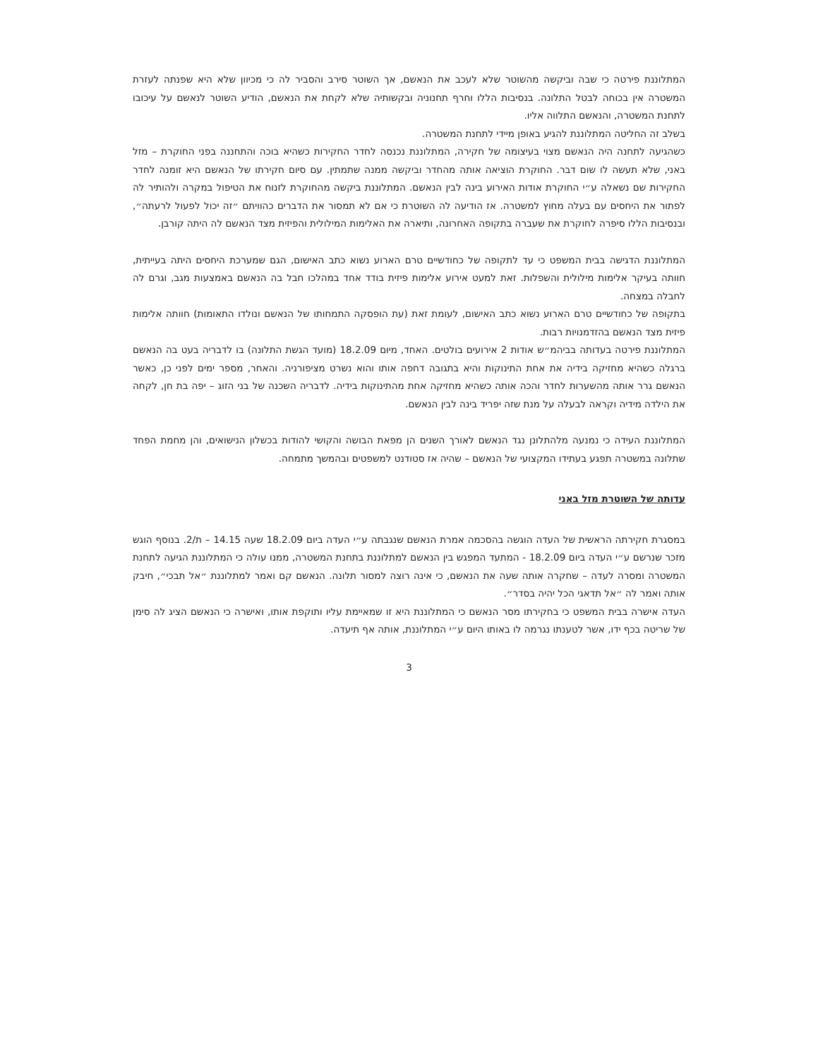המתלוננת פירטה כי שבה וביקשה מהשוטר שלא לעכב את הנאשם, אך השוטר סירב והסביר לה כי מכיוון שלא היא שפנתה לעזרת המשטרה אין בכוחה לבטל התלונה. בנסיבות הללו וחרף תחנוניה ובקשותיה שלא לקחת את הנאשם, הודיע השוטר לנאשם על עיכובו לתחנת המשטרה, והנאשם התלווה אליו.
בשלב זה החליטה המתלוננת להגיע באופן מיידי לתחנת המשטרה.
כשהגיעה לתחנה היה הנאשם מצוי בעיצומה של חקירה, המתלוננת נכנסה לחדר החקירות כשהיא בוכה והתחננה בפני החוקרת – מזל באני, שלא תעשה לו שום דבר. החוקרת הוציאה אותה מהחדר וביקשה ממנה שתמתין. עם סיום חקירתו של הנאשם היא זומנה לחדר החקירות שם נשאלה ע״י החוקרת אודות האירוע בינה לבין הנאשם. המתלוננת ביקשה מהחוקרת לזנוח את הטיפול במקרה ולהותיר לה לפתור את היחסים עם בעלה מחוץ למשטרה. אז הודיעה לה השוטרת כי אם לא תמסור את הדברים כהוויתם ״זה יכול לפעול לרעתה״, ובנסיבות הללו סיפרה לחוקרת את שעברה בתקופה האחרונה, ותיארה את האלימות המילולית והפיזית מצד הנאשם לה היתה קורבן.
המתלוננת הדגישה בבית המשפט כי עד לתקופה של כחודשיים טרם הארוע נשוא כתב האישום, הגם שמערכת היחסים היתה בעייתית, חוותה בעיקר אלימות מילולית והשפלות. זאת למעט אירוע אלימות פיזית בודד אחד במהלכו חבל בה הנאשם באמצעות מגב, וגרם לה לחבלה במצחה.
בתקופה של כחודשיים טרם הארוע נשוא כתב האישום, לעומת זאת (עת הופסקה התמחותו של הנאשם ונולדו התאומות) חוותה אלימות פיזית מצד הנאשם בהזדמנויות רבות.
המתלוננת פירטה בעדותה בביהמ״ש אודות 2 אירועים בולטים. האחד, מיום 18.2.09 (מועד הגשת התלונה) בו לדבריה בעט בה הנאשם ברגלה כשהיא מחזיקה בידיה את אחת התינוקות והיא בתגובה דחפה אותו והוא נשרט מציפורניה. והאחר, מספר ימים לפני כן, כאשר הנאשם גרר אותה מהשערות לחדר והכה אותה כשהיא מחזיקה אחת מהתינוקות בידיה. לדבריה השכנה של בני הזוג – יפה בת חן, לקחה את הילדה מידיה וקראה לבעלה על מנת שזה יפריד בינה לבין הנאשם.
המתלוננת העידה כי נמנעה מלהתלונן נגד הנאשם לאורך השנים הן מפאת הבושה והקושי להודות בכשלון הנישואים, והן מחמת הפחד שתלונה במשטרה תפגע בעתידו המקצועי של הנאשם – שהיה אז סטודנט למשפטים ובהמשך מתמחה.
עדותה של השוטרת מזל באני
במסגרת חקירתה הראשית של העדה הוגשה בהסכמה אמרת הנאשם שנגבתה ע״י העדה ביום 18.2.09 שעה 14.15 – ת/2. בנוסף הוגש מזכר שנרשם ע״י העדה ביום 18.2.09 - המתעד המפגש בין הנאשם למתלוננת בתחנת המשטרה, ממנו עולה כי המתלוננת הגיעה לתחנת המשטרה ומסרה לעדה – שחקרה אותה שעה את הנאשם, כי אינה רוצה למסור תלונה. הנאשם קם ואמר למתלוננת ״אל תבכי״, חיבק אותה ואמר לה ״אל תדאגי הכל יהיה בסדר״.
העדה אישרה בבית המשפט כי בחקירתו מסר הנאשם כי המתלוננת היא זו שמאיימת עליו ותוקפת אותו, ואישרה כי הנאשם הציג לה סימן של שריטה בכף ידו, אשר לטענתו נגרמה לו באותו היום ע״י המתלוננת, אותה אף תיעדה.
3